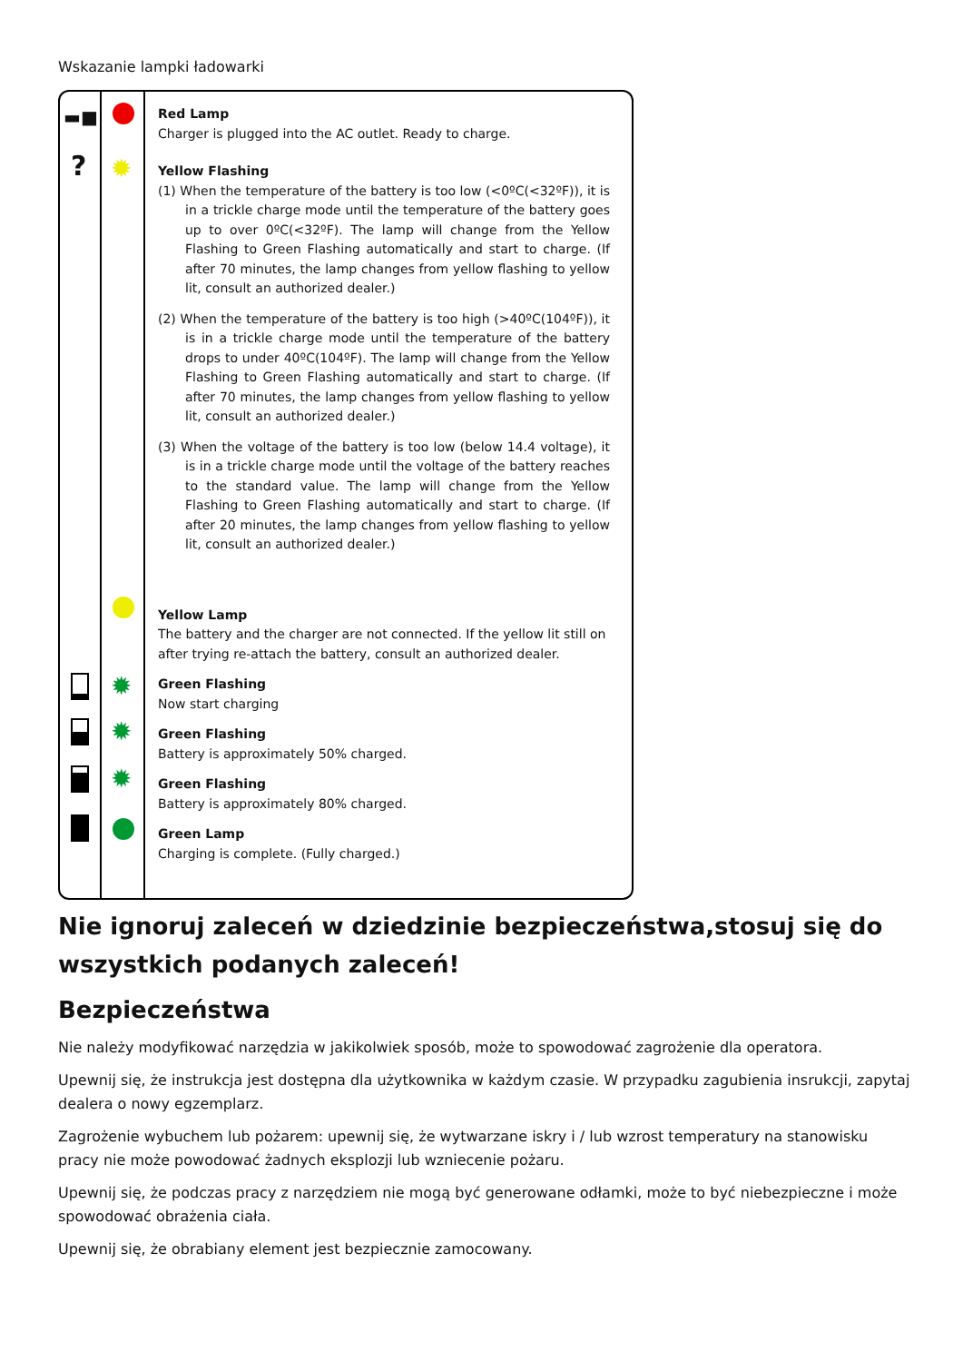Wskazanie lampki ładowarki
▬■
?
✹
✹
✹
✹
Red Lamp
Charger is plugged into the AC outlet. Ready to charge.
Yellow Flashing
(1) When the temperature of the battery is too low (<0ºC(<32ºF)), it is in a trickle charge mode until the temperature of the battery goes up to over 0ºC(<32ºF). The lamp will change from the Yellow Flashing to Green Flashing automatically and start to charge. (If after 70 minutes, the lamp changes from yellow flashing to yellow lit, consult an authorized dealer.)
(2) When the temperature of the battery is too high (>40ºC(104ºF)), it is in a trickle charge mode until the temperature of the battery drops to under 40ºC(104ºF). The lamp will change from the Yellow Flashing to Green Flashing automatically and start to charge. (If after 70 minutes, the lamp changes from yellow flashing to yellow lit, consult an authorized dealer.)
(3) When the voltage of the battery is too low (below 14.4 voltage), it is in a trickle charge mode until the voltage of the battery reaches to the standard value. The lamp will change from the Yellow Flashing to Green Flashing automatically and start to charge. (If after 20 minutes, the lamp changes from yellow flashing to yellow lit, consult an authorized dealer.)
Yellow Lamp
The battery and the charger are not connected. If the yellow lit still on after trying re-attach the battery, consult an authorized dealer.
Green Flashing
Now start charging
Green Flashing
Battery is approximately 50% charged.
Green Flashing
Battery is approximately 80% charged.
Green Lamp
Charging is complete. (Fully charged.)
Nie ignoruj zaleceń w dziedzinie bezpieczeństwa,stosuj się do wszystkich podanych zaleceń!
Bezpieczeństwa
Nie należy modyfikować narzędzia w jakikolwiek sposób, może to spowodować zagrożenie dla operatora.
Upewnij się, że instrukcja jest dostępna dla użytkownika w każdym czasie. W przypadku zagubienia insrukcji, zapytaj dealera o nowy egzemplarz.
Zagrożenie wybuchem lub pożarem: upewnij się, że wytwarzane iskry i / lub wzrost temperatury na stanowisku pracy nie może powodować żadnych eksplozji lub wzniecenie pożaru.
Upewnij się, że podczas pracy z narzędziem nie mogą być generowane odłamki, może to być niebezpieczne i może spowodować obrażenia ciała.
Upewnij się, że obrabiany element jest bezpiecznie zamocowany.